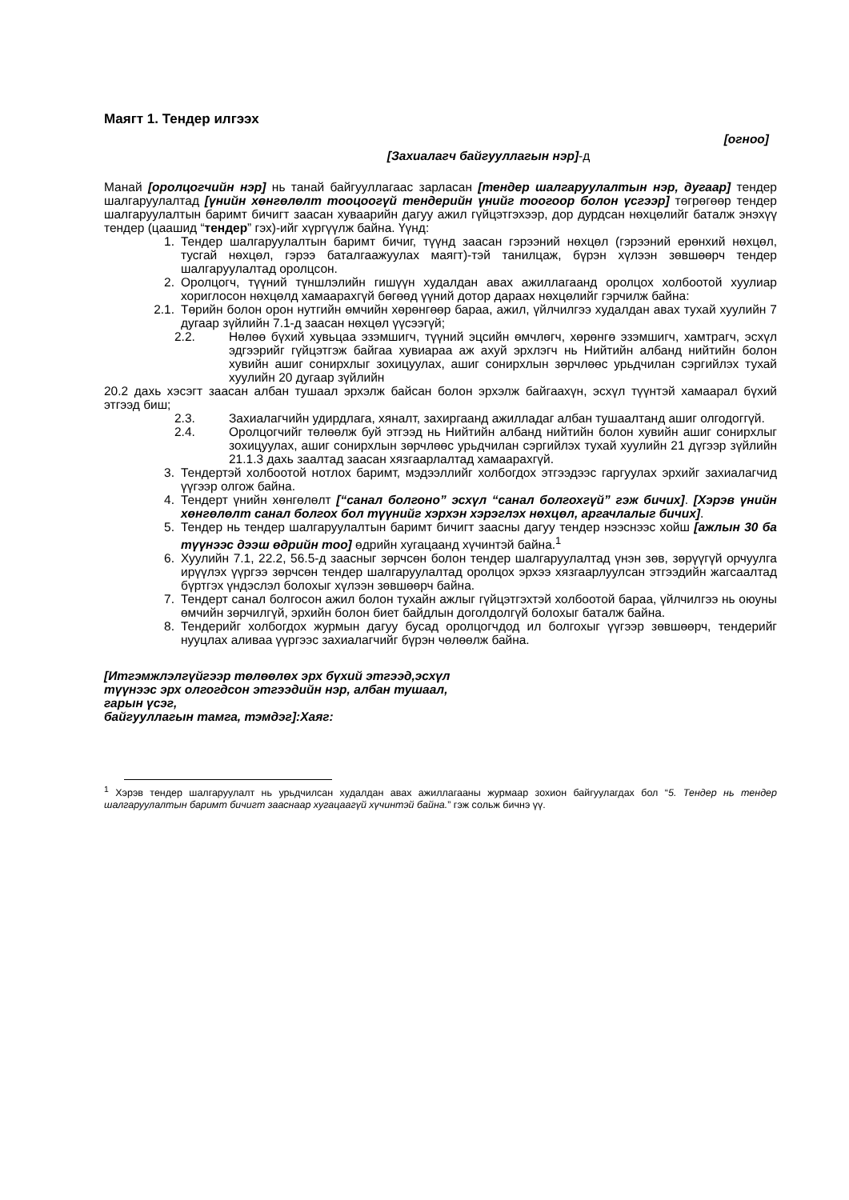Маягт 1. Тендер илгээх
[огноо]
[Захиалагч байгууллагын нэр]-д
Манай [оролцогчийн нэр] нь танай байгууллагаас зарласан [тендер шалгаруулалтын нэр, дугаар] тендер шалгаруулалтад [үнийн хөнгөлөлт тооцоогүй тендерийн үнийг тоогоор болон үсгээр] төгрөгөөр тендер шалгаруулалтын баримт бичигт заасан хуваарийн дагуу ажил гүйцэтгэхээр, дор дурдсан нөхцөлийг баталж энэхүү тендер (цаашид “тендер” гэх)-ийг хүргүүлж байна. Үүнд:
1. Тендер шалгаруулалтын баримт бичиг, түүнд заасан гэрээний нөхцөл (гэрээний ерөнхий нөхцөл, тусгай нөхцөл, гэрээ баталгаажуулах маягт)-тэй танилцаж, бүрэн хүлээн зөвшөөрч тендер шалгаруулалтад оролцсон.
2. Оролцогч, түүний түншлэлийн гишүүн худалдан авах ажиллагаанд оролцох холбоотой хуулиар хориглосон нөхцөлд хамаарахгүй бөгөөд үүний дотор дараах нөхцөлийг гэрчилж байна:
2.1. Төрийн болон орон нутгийн өмчийн хөрөнгөөр бараа, ажил, үйлчилгээ худалдан авах тухай хуулийн 7 дугаар зүйлийн 7.1-д заасан нөхцөл үүсээгүй;
2.2. Нөлөө бүхий хувьцаа эзэмшигч, түүний эцсийн өмчлөгч, хөрөнгө эзэмшигч, хамтрагч, эсхүл эдгээрийг гүйцэтгэж байгаа хувиараа аж ахуй эрхлэгч нь Нийтийн албанд нийтийн болон хувийн ашиг сонирхлыг зохицуулах, ашиг сонирхлын зөрчлөөс урьдчилан сэргийлэх тухай хуулийн 20 дугаар зүйлийн
20.2 дахь хэсэгт заасан албан тушаал эрхэлж байсан болон эрхэлж байгаахүн, эсхүл түүнтэй хамаарал бүхий этгээд биш;
2.3. Захиалагчийн удирдлага, хяналт, захиргаанд ажилладаг албан тушаалтанд ашиг олгодоггүй.
2.4. Оролцогчийг төлөөлж буй этгээд нь Нийтийн албанд нийтийн болон хувийн ашиг сонирхлыг зохицуулах, ашиг сонирхлын зөрчлөөс урьдчилан сэргийлэх тухай хуулийн 21 дүгээр зүйлийн 21.1.3 дахь заалтад заасан хязгаарлалтад хамаарахгүй.
3. Тендертэй холбоотой нотлох баримт, мэдээллийг холбогдох этгээдээс гаргуулах эрхийг захиалагчид үүгээр олгож байна.
4. Тендерт үнийн хөнгөлөлт [“санал болгоно” эсхүл “санал болгохгүй” гэж бичих]. [Хэрэв үнийн хөнгөлөлт санал болгох бол түүнийг хэрхэн хэрэглэх нөхцөл, аргачлалыг бичих].
5. Тендер нь тендер шалгаруулалтын баримт бичигт заасны дагуу тендер нээснээс хойш [ажлын 30 ба түүнээс дээш өдрийн тоо] өдрийн хугацаанд хүчинтэй байна.<sup>1</sup>
6. Хуулийн 7.1, 22.2, 56.5-д заасныг зөрчсөн болон тендер шалгаруулалтад үнэн зөв, зөрүүгүй орчуулга ирүүлэх үүргээ зөрчсөн тендер шалгаруулалтад оролцох эрхээ хязгаарлуулсан этгээдийн жагсаалтад бүртгэх үндэслэл болохыг хүлээн зөвшөөрч байна.
7. Тендерт санал болгосон ажил болон тухайн ажлыг гүйцэтгэхтэй холбоотой бараа, үйлчилгээ нь оюуны өмчийн зөрчилгүй, эрхийн болон биет байдлын доголдолгүй болохыг баталж байна.
8. Тендерийг холбогдох журмын дагуу бусад оролцогчдод ил болгохыг үүгээр зөвшөөрч, тендерийг нууцлах аливаа үүргээс захиалагчийг бүрэн чөлөөлж байна.
[Итгэмжлэлгүйгээр төлөөлөх эрх бүхий этгээд,эсхүл
түүнээс эрх олгогдсон этгээдийн нэр, албан тушаал,
гарын үсэг,
байгууллагын тамга, тэмдэг]:Хаяг:
<sup>1</sup> Хэрэв тендер шалгаруулалт нь урьдчилсан худалдан авах ажиллагааны журмаар зохион байгуулагдах бол “5. Тендер нь тендер шалгаруулалтын баримт бичигт зааснаар хугацаагүй хүчинтэй байна.” гэж сольж бичнэ үү.